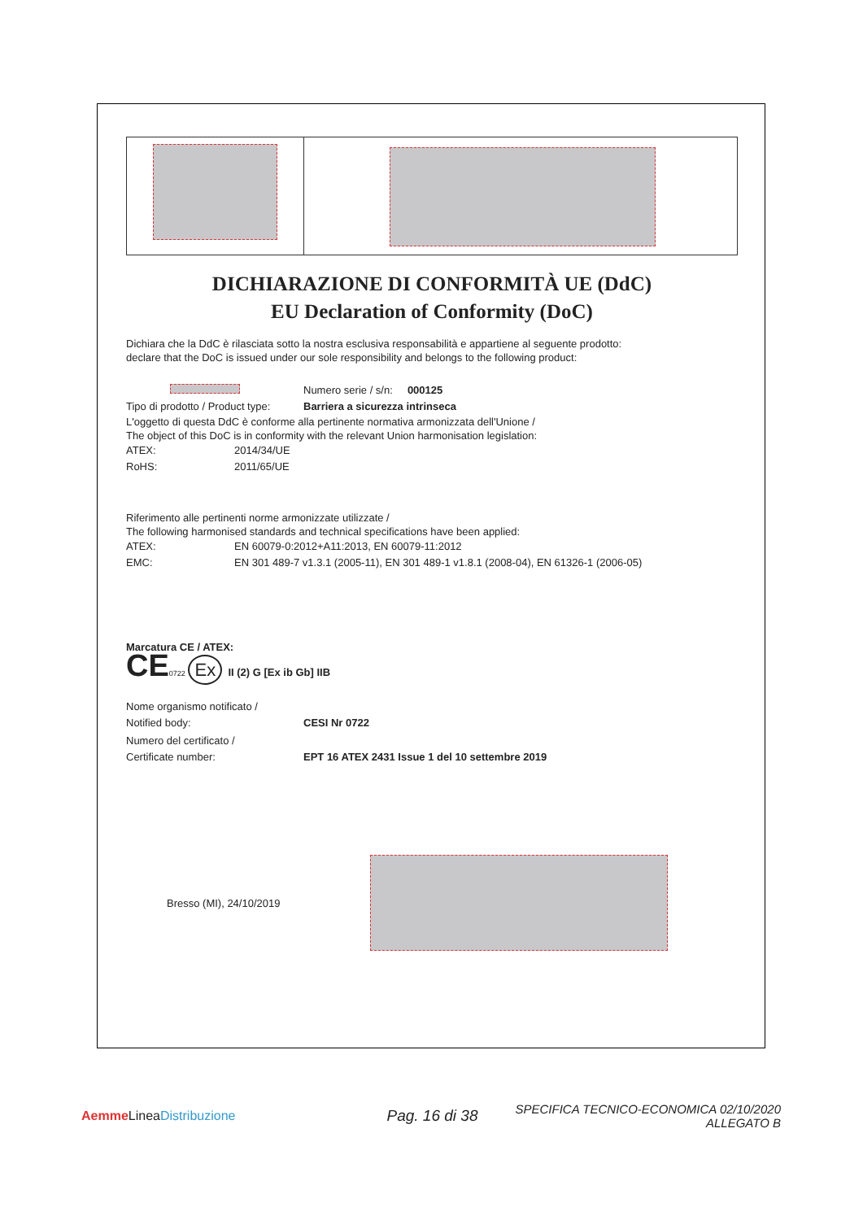DICHIARAZIONE DI CONFORMITÀ UE (DdC)
EU Declaration of Conformity (DoC)
Dichiara che la DdC è rilasciata sotto la nostra esclusiva responsabilità e appartiene al seguente prodotto:
declare that the DoC is issued under our sole responsibility and belongs to the following product:
Numero serie / s/n: 000125
Tipo di prodotto / Product type: Barriera a sicurezza intrinseca
L'oggetto di questa DdC è conforme alla pertinente normativa armonizzata dell'Unione /
The object of this DoC is in conformity with the relevant Union harmonisation legislation:
ATEX: 2014/34/UE
RoHS: 2011/65/UE
Riferimento alle pertinenti norme armonizzate utilizzate /
The following harmonised standards and technical specifications have been applied:
ATEX: EN 60079-0:2012+A11:2013, EN 60079-11:2012
EMC: EN 301 489-7 v1.3.1 (2005-11), EN 301 489-1 v1.8.1 (2008-04), EN 61326-1 (2006-05)
Marcatura CE / ATEX:
CE 0722 Ex II (2) G [Ex ib Gb] IIB
Nome organismo notificato /
Notified body: CESI Nr 0722
Numero del certificato /
Certificate number: EPT 16 ATEX 2431 Issue 1 del 10 settembre 2019
Bresso (MI), 24/10/2019
Aemme LineaDistribuzione Pag. 16 di 38 SPECIFICA TECNICO-ECONOMICA 02/10/2020
ALLEGATO B